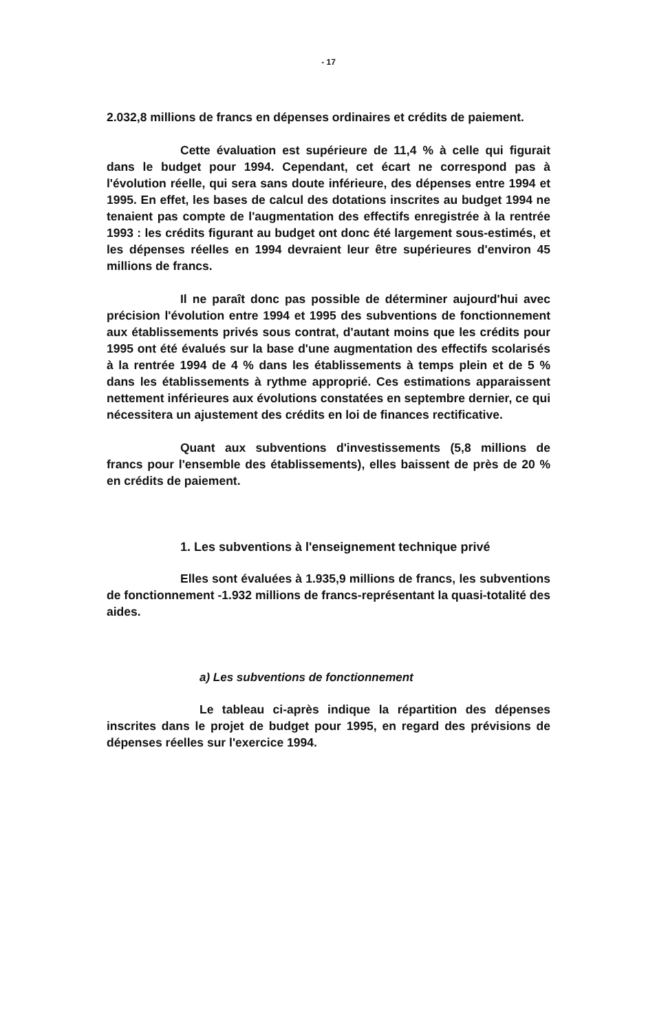- 17
2.032,8 millions de francs en dépenses ordinaires et crédits de paiement.
Cette évaluation est supérieure de 11,4 % à celle qui figurait dans le budget pour 1994. Cependant, cet écart ne correspond pas à l'évolution réelle, qui sera sans doute inférieure, des dépenses entre 1994 et 1995. En effet, les bases de calcul des dotations inscrites au budget 1994 ne tenaient pas compte de l'augmentation des effectifs enregistrée à la rentrée 1993 : les crédits figurant au budget ont donc été largement sous-estimés, et les dépenses réelles en 1994 devraient leur être supérieures d'environ 45 millions de francs.
Il ne paraît donc pas possible de déterminer aujourd'hui avec précision l'évolution entre 1994 et 1995 des subventions de fonctionnement aux établissements privés sous contrat, d'autant moins que les crédits pour 1995 ont été évalués sur la base d'une augmentation des effectifs scolarisés à la rentrée 1994 de 4 % dans les établissements à temps plein et de 5 % dans les établissements à rythme approprié. Ces estimations apparaissent nettement inférieures aux évolutions constatées en septembre dernier, ce qui nécessitera un ajustement des crédits en loi de finances rectificative.
Quant aux subventions d'investissements (5,8 millions de francs pour l'ensemble des établissements), elles baissent de près de 20 % en crédits de paiement.
1. Les subventions à l'enseignement technique privé
Elles sont évaluées à 1.935,9 millions de francs, les subventions de fonctionnement -1.932 millions de francs-représentant la quasi-totalité des aides.
a) Les subventions de fonctionnement
Le tableau ci-après indique la répartition des dépenses inscrites dans le projet de budget pour 1995, en regard des prévisions de dépenses réelles sur l'exercice 1994.